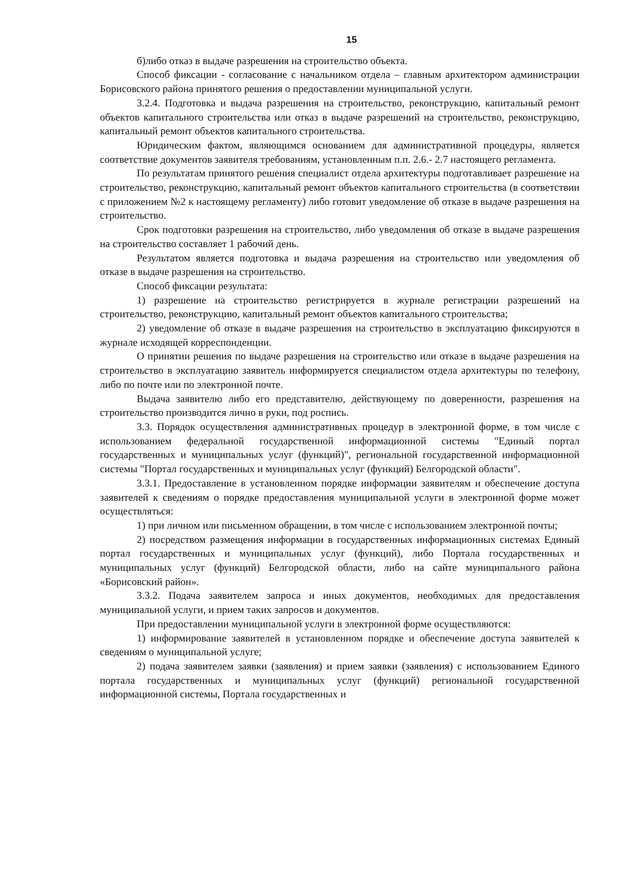15
б)либо отказ в выдаче разрешения на строительство объекта.
Способ фиксации - согласование с начальником отдела – главным архитектором администрации Борисовского района принятого решения о предоставлении муниципальной услуги.
3.2.4. Подготовка и выдача разрешения на строительство, реконструкцию, капитальный ремонт объектов капитального строительства или отказ в выдаче разрешений на строительство, реконструкцию, капитальный ремонт объектов капитального строительства.
Юридическим фактом, являющимся основанием для административной процедуры, является соответствие документов заявителя требованиям, установленным п.п. 2.6.- 2.7 настоящего регламента.
По результатам принятого решения специалист отдела архитектуры подготавливает разрешение на строительство, реконструкцию, капитальный ремонт объектов капитального строительства (в соответствии с приложением №2 к настоящему регламенту) либо готовит уведомление об отказе в выдаче разрешения на строительство.
Срок подготовки разрешения на строительство, либо уведомления об отказе в выдаче разрешения на строительство составляет 1 рабочий день.
Результатом является подготовка и выдача разрешения на строительство или уведомления об отказе в выдаче разрешения на строительство.
Способ фиксации результата:
1) разрешение на строительство регистрируется в журнале регистрации разрешений на строительство, реконструкцию, капитальный ремонт объектов капитального строительства;
2) уведомление об отказе в выдаче разрешения на строительство в эксплуатацию фиксируются в журнале исходящей корреспонденции.
О принятии решения по выдаче разрешения на строительство или отказе в выдаче разрешения на строительство в эксплуатацию заявитель информируется специалистом отдела архитектуры по телефону, либо по почте или по электронной почте.
Выдача заявителю либо его представителю, действующему по доверенности, разрешения на строительство производится лично в руки, под роспись.
3.3. Порядок осуществления административных процедур в электронной форме, в том числе с использованием федеральной государственной информационной системы "Единый портал государственных и муниципальных услуг (функций)", региональной государственной информационной системы "Портал государственных и муниципальных услуг (функций) Белгородской области".
3.3.1. Предоставление в установленном порядке информации заявителям и обеспечение доступа заявителей к сведениям о порядке предоставления муниципальной услуги в электронной форме может осуществляться:
1) при личном или письменном обращении, в том числе с использованием электронной почты;
2) посредством размещения информации в государственных информационных системах Единый портал государственных и муниципальных услуг (функций), либо Портала государственных и муниципальных услуг (функций) Белгородской области, либо на сайте муниципального района «Борисовский район».
3.3.2. Подача заявителем запроса и иных документов, необходимых для предоставления муниципальной услуги, и прием таких запросов и документов.
При предоставлении муниципальной услуги в электронной форме осуществляются:
1) информирование заявителей в установленном порядке и обеспечение доступа заявителей к сведениям о муниципальной услуге;
2) подача заявителем заявки (заявления) и прием заявки (заявления) с использованием Единого портала государственных и муниципальных услуг (функций) региональной государственной информационной системы, Портала государственных и